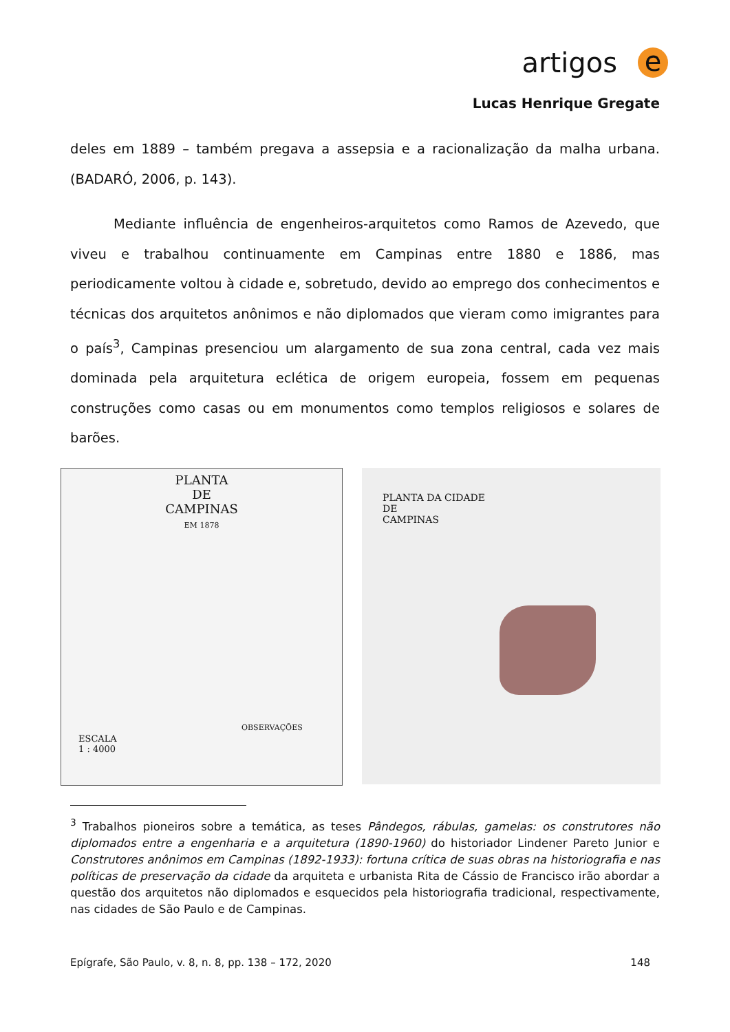artigos
e
Lucas Henrique Gregate
deles em 1889 – também pregava a assepsia e a racionalização da malha urbana. (BADARÓ, 2006, p. 143).
Mediante influência de engenheiros-arquitetos como Ramos de Azevedo, que viveu e trabalhou continuamente em Campinas entre 1880 e 1886, mas periodicamente voltou à cidade e, sobretudo, devido ao emprego dos conhecimentos e técnicas dos arquitetos anônimos e não diplomados que vieram como imigrantes para o país<sup>3</sup>, Campinas presenciou um alargamento de sua zona central, cada vez mais dominada pela arquitetura eclética de origem europeia, fossem em pequenas construções como casas ou em monumentos como templos religiosos e solares de barões.
PLANTA
DE
CAMPINAS
EM 1878
ESCALA
1 : 4000
OBSERVAÇÕES
PLANTA DA CIDADE
DE
CAMPINAS
<sup>3</sup> Trabalhos pioneiros sobre a temática, as teses Pândegos, rábulas, gamelas: os construtores não diplomados entre a engenharia e a arquitetura (1890-1960) do historiador Lindener Pareto Junior e Construtores anônimos em Campinas (1892-1933): fortuna crítica de suas obras na historiografia e nas políticas de preservação da cidade da arquiteta e urbanista Rita de Cássio de Francisco irão abordar a questão dos arquitetos não diplomados e esquecidos pela historiografia tradicional, respectivamente, nas cidades de São Paulo e de Campinas.
Epígrafe, São Paulo, v. 8, n. 8, pp. 138 – 172, 2020 148